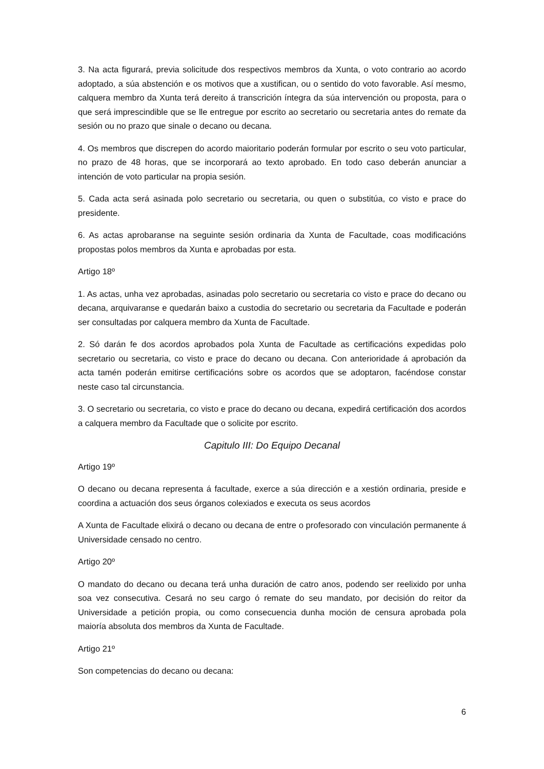3. Na acta figurará, previa solicitude dos respectivos membros da Xunta, o voto contrario ao acordo adoptado, a súa abstención e os motivos que a xustifican, ou o sentido do voto favorable. Así mesmo, calquera membro da Xunta terá dereito á transcrición íntegra da súa intervención ou proposta, para o que será imprescindible que se lle entregue por escrito ao secretario ou secretaria antes do remate da sesión ou no prazo que sinale o decano ou decana.
4. Os membros que discrepen do acordo maioritario poderán formular por escrito o seu voto particular, no prazo de 48 horas, que se incorporará ao texto aprobado. En todo caso deberán anunciar a intención de voto particular na propia sesión.
5. Cada acta será asinada polo secretario ou secretaria, ou quen o substitúa, co visto e prace do presidente.
6. As actas aprobaranse na seguinte sesión ordinaria da Xunta de Facultade, coas modificacións propostas polos membros da Xunta e aprobadas por esta.
Artigo 18º
1. As actas, unha vez aprobadas, asinadas polo secretario ou secretaria co visto e prace do decano ou decana, arquivaranse e quedarán baixo a custodia do secretario ou secretaria da Facultade e poderán ser consultadas por calquera membro da Xunta de Facultade.
2. Só darán fe dos acordos aprobados pola Xunta de Facultade as certificacións expedidas polo secretario ou secretaria, co visto e prace do decano ou decana. Con anterioridade á aprobación da acta tamén poderán emitirse certificacións sobre os acordos que se adoptaron, facéndose constar neste caso tal circunstancia.
3. O secretario ou secretaria, co visto e prace do decano ou decana, expedirá certificación dos acordos a calquera membro da Facultade que o solicite por escrito.
Capitulo III: Do Equipo Decanal
Artigo 19º
O decano ou decana representa á facultade, exerce a súa dirección e a xestión ordinaria, preside e coordina a actuación dos seus órganos colexiados e executa os seus acordos
A Xunta de Facultade elixirá o decano ou decana de entre o profesorado con vinculación permanente á Universidade censado no centro.
Artigo 20º
O mandato do decano ou decana terá unha duración de catro anos, podendo ser reelixido por unha soa vez consecutiva. Cesará no seu cargo ó remate do seu mandato, por decisión do reitor da Universidade a petición propia, ou como consecuencia dunha moción de censura aprobada pola maioría absoluta dos membros da Xunta de Facultade.
Artigo 21º
Son competencias do decano ou decana:
6